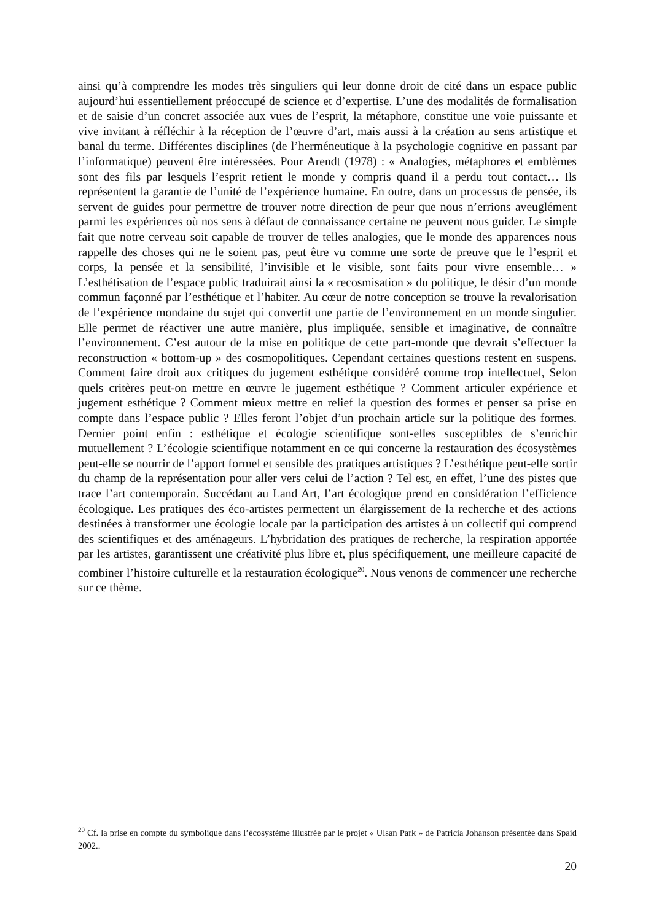ainsi qu’à comprendre les modes très singuliers qui leur donne droit de cité dans un espace public aujourd’hui essentiellement préoccupé de science et d’expertise. L’une des modalités de formalisation et de saisie d’un concret associée aux vues de l’esprit, la métaphore, constitue une voie puissante et vive invitant à réfléchir à la réception de l’œuvre d’art, mais aussi à la création au sens artistique et banal du terme. Différentes disciplines (de l’herméneutique à la psychologie cognitive en passant par l’informatique) peuvent être intéressées. Pour Arendt (1978) : « Analogies, métaphores et emblèmes sont des fils par lesquels l’esprit retient le monde y compris quand il a perdu tout contact… Ils représentent la garantie de l’unité de l’expérience humaine. En outre, dans un processus de pensée, ils servent de guides pour permettre de trouver notre direction de peur que nous n’errions aveuglément parmi les expériences où nos sens à défaut de connaissance certaine ne peuvent nous guider. Le simple fait que notre cerveau soit capable de trouver de telles analogies, que le monde des apparences nous rappelle des choses qui ne le soient pas, peut être vu comme une sorte de preuve que le l’esprit et corps, la pensée et la sensibilité, l’invisible et le visible, sont faits pour vivre ensemble… » L’esthétisation de l’espace public traduirait ainsi la « recosmisation » du politique, le désir d’un monde commun façonné par l’esthétique et l’habiter. Au cœur de notre conception se trouve la revalorisation de l’expérience mondaine du sujet qui convertit une partie de l’environnement en un monde singulier. Elle permet de réactiver une autre manière, plus impliquée, sensible et imaginative, de connaître l’environnement. C’est autour de la mise en politique de cette part-monde que devrait s’effectuer la reconstruction « bottom-up » des cosmopolitiques. Cependant certaines questions restent en suspens. Comment faire droit aux critiques du jugement esthétique considéré comme trop intellectuel, Selon quels critères peut-on mettre en œuvre le jugement esthétique ? Comment articuler expérience et jugement esthétique ? Comment mieux mettre en relief la question des formes et penser sa prise en compte dans l’espace public ? Elles feront l’objet d’un prochain article sur la politique des formes. Dernier point enfin : esthétique et écologie scientifique sont-elles susceptibles de s’enrichir mutuellement ? L’écologie scientifique notamment en ce qui concerne la restauration des écosystèmes peut-elle se nourrir de l’apport formel et sensible des pratiques artistiques ? L’esthétique peut-elle sortir du champ de la représentation pour aller vers celui de l’action ? Tel est, en effet, l’une des pistes que trace l’art contemporain. Succédant au Land Art, l’art écologique prend en considération l’efficience écologique. Les pratiques des éco-artistes permettent un élargissement de la recherche et des actions destinées à transformer une écologie locale par la participation des artistes à un collectif qui comprend des scientifiques et des aménageurs. L’hybridation des pratiques de recherche, la respiration apportée par les artistes, garantissent une créativité plus libre et, plus spécifiquement, une meilleure capacité de combiner l’histoire culturelle et la restauration écologique<sup>20</sup>. Nous venons de commencer une recherche sur ce thème.
<sup>20</sup> Cf. la prise en compte du symbolique dans l’écosystème illustrée par le projet « Ulsan Park » de Patricia Johanson présentée dans Spaid 2002..
20